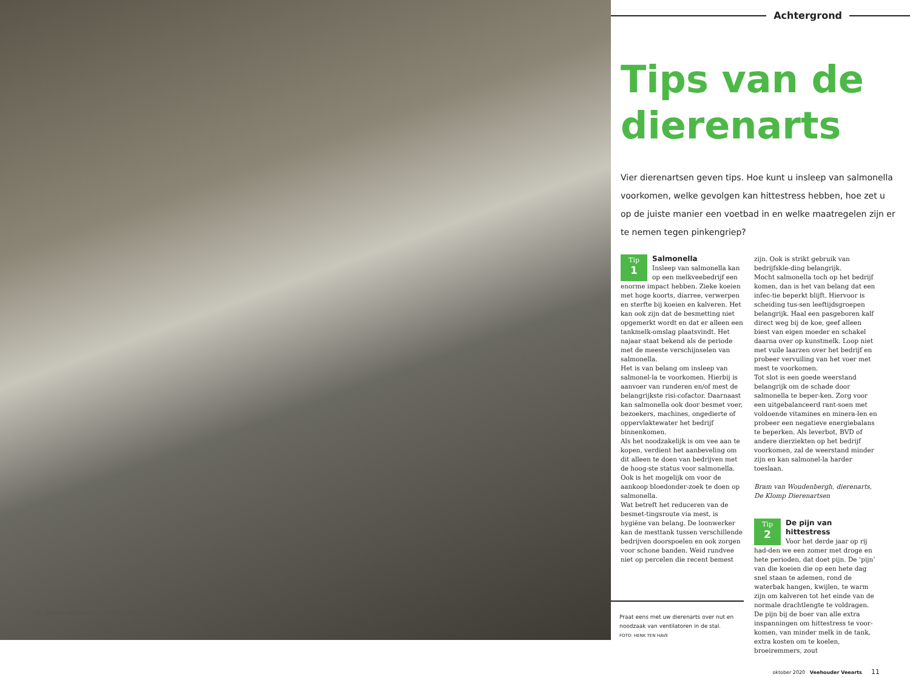10 Veehouder Veearts oktober 2020
Achtergrond
Tips van de dierenarts
Vier dierenartsen geven tips. Hoe kunt u insleep van salmonella voorkomen, welke gevolgen kan hittestress hebben, hoe zet u op de juiste manier een voetbad in en welke maatregelen zijn er te nemen tegen pinkengriep?
Tip
1
Salmonella
Insleep van salmonella kan op een melkveebedrijf een enorme impact hebben. Zieke koeien met hoge koorts, diarree, verwerpen en sterfte bij koeien en kalveren. Het kan ook zijn dat de besmetting niet opgemerkt wordt en dat er alleen een tankmelk-omslag plaatsvindt. Het najaar staat bekend als de periode met de meeste verschijnselen van salmonella.
Het is van belang om insleep van salmonel-la te voorkomen. Hierbij is aanvoer van runderen en/of mest de belangrijkste risi-cofactor. Daarnaast kan salmonella ook door besmet voer, bezoekers, machines, ongedierte of oppervlaktewater het bedrijf binnenkomen.
Als het noodzakelijk is om vee aan te kopen, verdient het aanbeveling om dit alleen te doen van bedrijven met de hoog-ste status voor salmonella. Ook is het mogelijk om voor de aankoop bloedonder-zoek te doen op salmonella.
Wat betreft het reduceren van de besmet-tingsroute via mest, is hygiëne van belang. De loonwerker kan de mesttank tussen verschillende bedrijven doorspoelen en ook zorgen voor schone banden. Weid rundvee niet op percelen die recent bemest
Praat eens met uw dierenarts over nut en noodzaak van ventilatoren in de stal.
FOTO: HENK TEN HAVE
zijn. Ook is strikt gebruik van bedrijfskle-ding belangrijk.
Mocht salmonella toch op het bedrijf komen, dan is het van belang dat een infec-tie beperkt blijft. Hiervoor is scheiding tus-sen leeftijdsgroepen belangrijk. Haal een pasgeboren kalf direct weg bij de koe, geef alleen biest van eigen moeder en schakel daarna over op kunstmelk. Loop niet met vuile laarzen over het bedrijf en probeer vervuiling van het voer met mest te voorkomen.
Tot slot is een goede weerstand belangrijk om de schade door salmonella te beper-ken. Zorg voor een uitgebalanceerd rant-soen met voldoende vitamines en minera-len en probeer een negatieve energiebalans te beperken. Als leverbot, BVD of andere dierziekten op het bedrijf voorkomen, zal de weerstand minder zijn en kan salmonel-la harder toeslaan.
Bram van Woudenbergh, dierenarts, De Klomp Dierenartsen
Tip
2
De pijn van hittestress
Voor het derde jaar op rij had-den we een zomer met droge en hete perioden, dat doet pijn. De ‘pijn’ van die koeien die op een hete dag snel staan te ademen, rond de waterbak hangen, kwijlen, te warm zijn om kalveren tot het einde van de normale drachtlengte te voldragen. De pijn bij de boer van alle extra inspanningen om hittestress te voor-komen, van minder melk in de tank, extra kosten om te koelen, broeiremmers, zout
oktober 2020 Veehouder Veearts 11